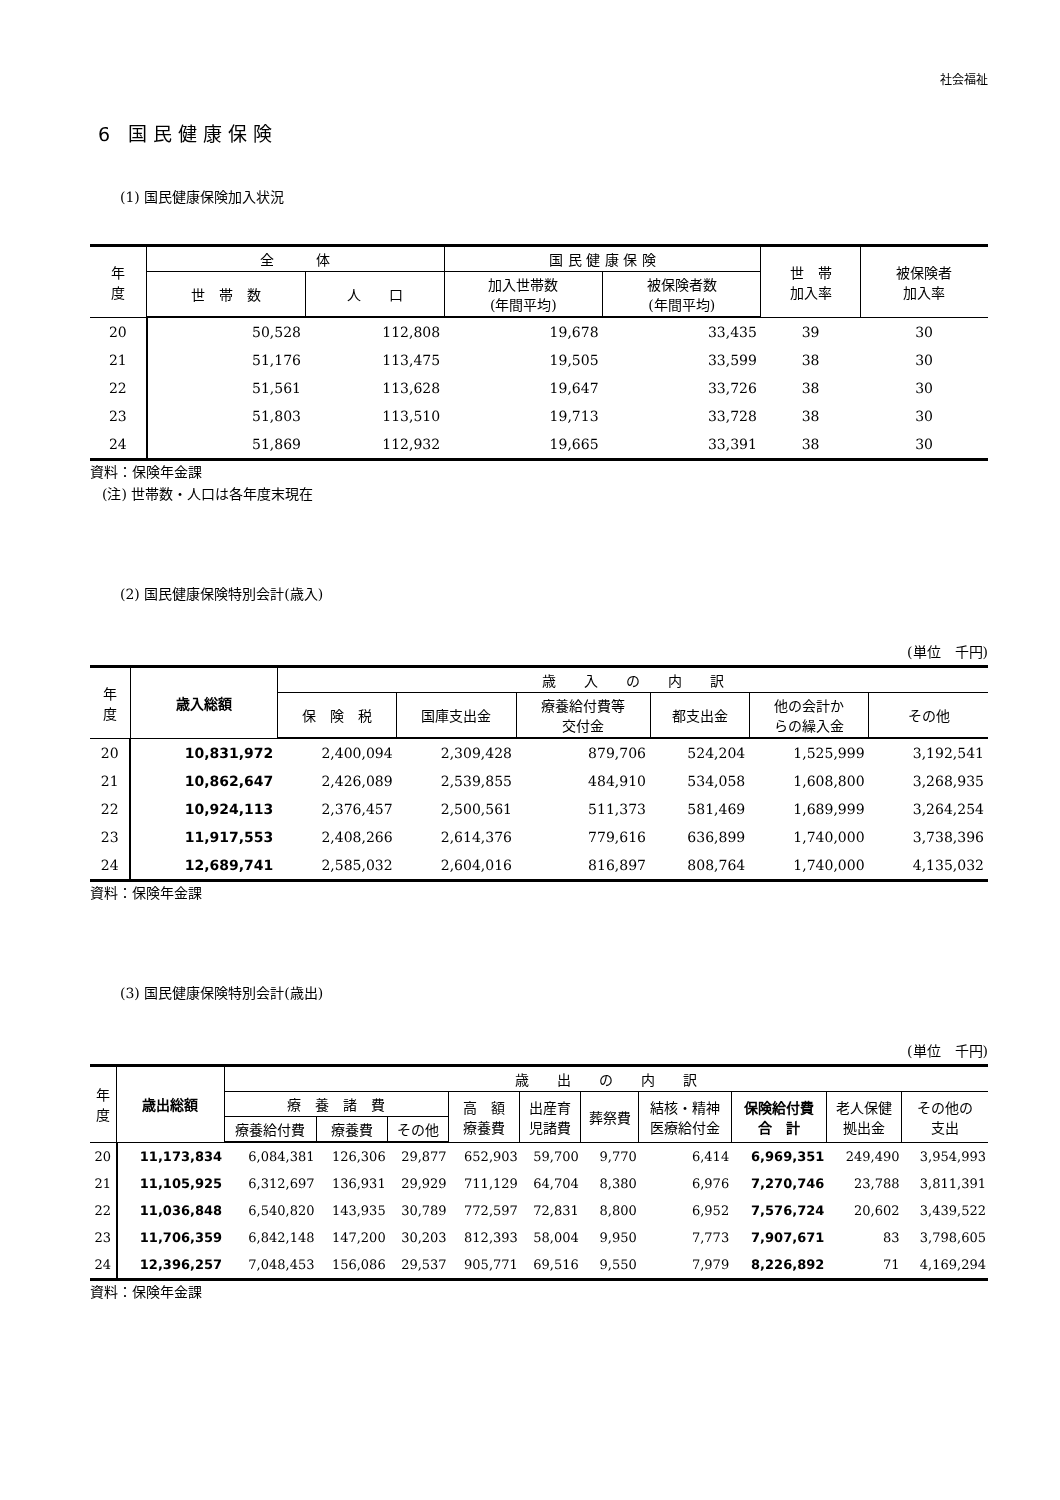社会福祉
6 国民健康保険
(1) 国民健康保険加入状況
| 年 度 | 全 体 | | 国 民 健 康 保 険 | | 世 帯 加入率 | 被保険者 加入率 |
| --- | --- | --- | --- | --- | --- | --- |
| | 世 帯 数 | 人 口 | 加入世帯数 (年間平均) | 被保険者数 (年間平均) | | |
| 20 | 50,528 | 112,808 | 19,678 | 33,435 | 39 | 30 |
| 21 | 51,176 | 113,475 | 19,505 | 33,599 | 38 | 30 |
| 22 | 51,561 | 113,628 | 19,647 | 33,726 | 38 | 30 |
| 23 | 51,803 | 113,510 | 19,713 | 33,728 | 38 | 30 |
| 24 | 51,869 | 112,932 | 19,665 | 33,391 | 38 | 30 |
資料：保険年金課
(注) 世帯数・人口は各年度末現在
(2) 国民健康保険特別会計(歳入)
(単位　千円)
| 年 度 | 歳入総額 | 歳 入 の 内 訳 | | | | | |
| --- | --- | --- | --- | --- | --- | --- | --- |
| | | 保 険 税 | 国庫支出金 | 療養給付費等 交付金 | 都支出金 | 他の会計か らの繰入金 | その他 |
| 20 | 10,831,972 | 2,400,094 | 2,309,428 | 879,706 | 524,204 | 1,525,999 | 3,192,541 |
| 21 | 10,862,647 | 2,426,089 | 2,539,855 | 484,910 | 534,058 | 1,608,800 | 3,268,935 |
| 22 | 10,924,113 | 2,376,457 | 2,500,561 | 511,373 | 581,469 | 1,689,999 | 3,264,254 |
| 23 | 11,917,553 | 2,408,266 | 2,614,376 | 779,616 | 636,899 | 1,740,000 | 3,738,396 |
| 24 | 12,689,741 | 2,585,032 | 2,604,016 | 816,897 | 808,764 | 1,740,000 | 4,135,032 |
資料：保険年金課
(3) 国民健康保険特別会計(歳出)
(単位　千円)
| 年 度 | 歳出総額 | 歳 出 の 内 訳 | | | | | | | | | |
| --- | --- | --- | --- | --- | --- | --- | --- | --- | --- | --- | --- |
| | | 療 養 諸 費 | | | 高 額 療養費 | 出産育 児諸費 | 葬祭費 | 結核・精神 医療給付金 | 保険給付費 合 計 | 老人保健 拠出金 | その他の 支出 |
| | | 療養給付費 | 療養費 | その他 | | | | | | | |
| 20 | 11,173,834 | 6,084,381 | 126,306 | 29,877 | 652,903 | 59,700 | 9,770 | 6,414 | 6,969,351 | 249,490 | 3,954,993 |
| 21 | 11,105,925 | 6,312,697 | 136,931 | 29,929 | 711,129 | 64,704 | 8,380 | 6,976 | 7,270,746 | 23,788 | 3,811,391 |
| 22 | 11,036,848 | 6,540,820 | 143,935 | 30,789 | 772,597 | 72,831 | 8,800 | 6,952 | 7,576,724 | 20,602 | 3,439,522 |
| 23 | 11,706,359 | 6,842,148 | 147,200 | 30,203 | 812,393 | 58,004 | 9,950 | 7,773 | 7,907,671 | 83 | 3,798,605 |
| 24 | 12,396,257 | 7,048,453 | 156,086 | 29,537 | 905,771 | 69,516 | 9,550 | 7,979 | 8,226,892 | 71 | 4,169,294 |
資料：保険年金課